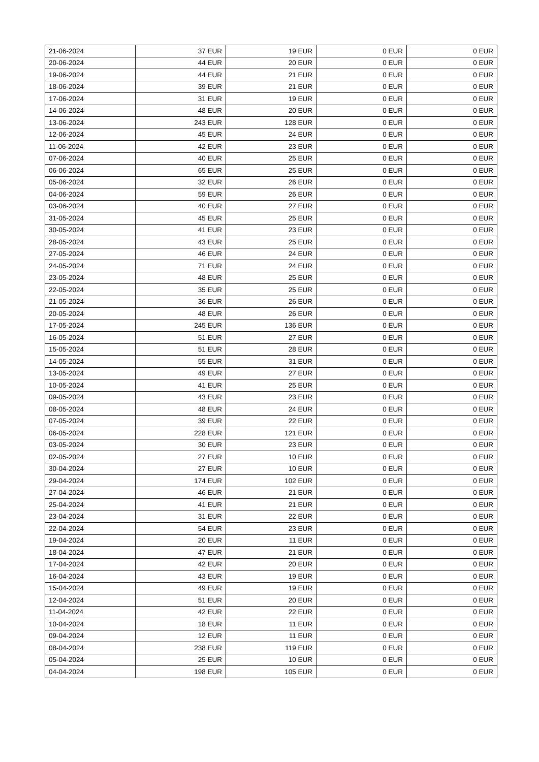| 21-06-2024 | 37 EUR | 19 EUR | 0 EUR | 0 EUR |
| 20-06-2024 | 44 EUR | 20 EUR | 0 EUR | 0 EUR |
| 19-06-2024 | 44 EUR | 21 EUR | 0 EUR | 0 EUR |
| 18-06-2024 | 39 EUR | 21 EUR | 0 EUR | 0 EUR |
| 17-06-2024 | 31 EUR | 19 EUR | 0 EUR | 0 EUR |
| 14-06-2024 | 48 EUR | 20 EUR | 0 EUR | 0 EUR |
| 13-06-2024 | 243 EUR | 128 EUR | 0 EUR | 0 EUR |
| 12-06-2024 | 45 EUR | 24 EUR | 0 EUR | 0 EUR |
| 11-06-2024 | 42 EUR | 23 EUR | 0 EUR | 0 EUR |
| 07-06-2024 | 40 EUR | 25 EUR | 0 EUR | 0 EUR |
| 06-06-2024 | 65 EUR | 25 EUR | 0 EUR | 0 EUR |
| 05-06-2024 | 32 EUR | 26 EUR | 0 EUR | 0 EUR |
| 04-06-2024 | 59 EUR | 26 EUR | 0 EUR | 0 EUR |
| 03-06-2024 | 40 EUR | 27 EUR | 0 EUR | 0 EUR |
| 31-05-2024 | 45 EUR | 25 EUR | 0 EUR | 0 EUR |
| 30-05-2024 | 41 EUR | 23 EUR | 0 EUR | 0 EUR |
| 28-05-2024 | 43 EUR | 25 EUR | 0 EUR | 0 EUR |
| 27-05-2024 | 46 EUR | 24 EUR | 0 EUR | 0 EUR |
| 24-05-2024 | 71 EUR | 24 EUR | 0 EUR | 0 EUR |
| 23-05-2024 | 48 EUR | 25 EUR | 0 EUR | 0 EUR |
| 22-05-2024 | 35 EUR | 25 EUR | 0 EUR | 0 EUR |
| 21-05-2024 | 36 EUR | 26 EUR | 0 EUR | 0 EUR |
| 20-05-2024 | 48 EUR | 26 EUR | 0 EUR | 0 EUR |
| 17-05-2024 | 245 EUR | 136 EUR | 0 EUR | 0 EUR |
| 16-05-2024 | 51 EUR | 27 EUR | 0 EUR | 0 EUR |
| 15-05-2024 | 51 EUR | 28 EUR | 0 EUR | 0 EUR |
| 14-05-2024 | 55 EUR | 31 EUR | 0 EUR | 0 EUR |
| 13-05-2024 | 49 EUR | 27 EUR | 0 EUR | 0 EUR |
| 10-05-2024 | 41 EUR | 25 EUR | 0 EUR | 0 EUR |
| 09-05-2024 | 43 EUR | 23 EUR | 0 EUR | 0 EUR |
| 08-05-2024 | 48 EUR | 24 EUR | 0 EUR | 0 EUR |
| 07-05-2024 | 39 EUR | 22 EUR | 0 EUR | 0 EUR |
| 06-05-2024 | 228 EUR | 121 EUR | 0 EUR | 0 EUR |
| 03-05-2024 | 30 EUR | 23 EUR | 0 EUR | 0 EUR |
| 02-05-2024 | 27 EUR | 10 EUR | 0 EUR | 0 EUR |
| 30-04-2024 | 27 EUR | 10 EUR | 0 EUR | 0 EUR |
| 29-04-2024 | 174 EUR | 102 EUR | 0 EUR | 0 EUR |
| 27-04-2024 | 46 EUR | 21 EUR | 0 EUR | 0 EUR |
| 25-04-2024 | 41 EUR | 21 EUR | 0 EUR | 0 EUR |
| 23-04-2024 | 31 EUR | 22 EUR | 0 EUR | 0 EUR |
| 22-04-2024 | 54 EUR | 23 EUR | 0 EUR | 0 EUR |
| 19-04-2024 | 20 EUR | 11 EUR | 0 EUR | 0 EUR |
| 18-04-2024 | 47 EUR | 21 EUR | 0 EUR | 0 EUR |
| 17-04-2024 | 42 EUR | 20 EUR | 0 EUR | 0 EUR |
| 16-04-2024 | 43 EUR | 19 EUR | 0 EUR | 0 EUR |
| 15-04-2024 | 49 EUR | 19 EUR | 0 EUR | 0 EUR |
| 12-04-2024 | 51 EUR | 20 EUR | 0 EUR | 0 EUR |
| 11-04-2024 | 42 EUR | 22 EUR | 0 EUR | 0 EUR |
| 10-04-2024 | 18 EUR | 11 EUR | 0 EUR | 0 EUR |
| 09-04-2024 | 12 EUR | 11 EUR | 0 EUR | 0 EUR |
| 08-04-2024 | 238 EUR | 119 EUR | 0 EUR | 0 EUR |
| 05-04-2024 | 25 EUR | 10 EUR | 0 EUR | 0 EUR |
| 04-04-2024 | 198 EUR | 105 EUR | 0 EUR | 0 EUR |